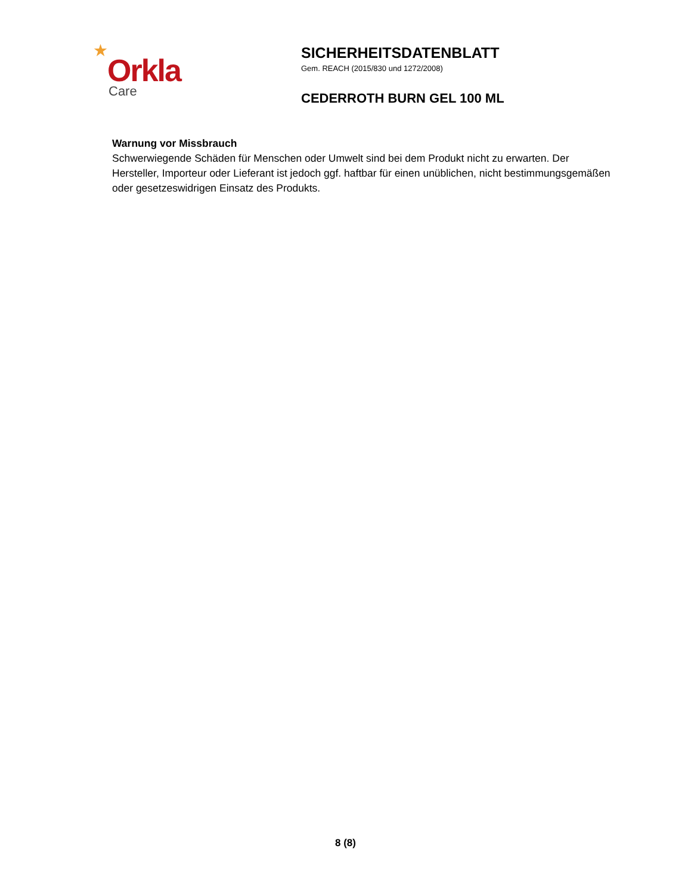★
Orkla
Care
SICHERHEITSDATENBLATT
Gem. REACH (2015/830 und 1272/2008)
CEDERROTH BURN GEL 100 ML
Warnung vor Missbrauch
Schwerwiegende Schäden für Menschen oder Umwelt sind bei dem Produkt nicht zu erwarten. Der Hersteller, Importeur oder Lieferant ist jedoch ggf. haftbar für einen unüblichen, nicht bestimmungsgemäßen oder gesetzeswidrigen Einsatz des Produkts.
8 (8)